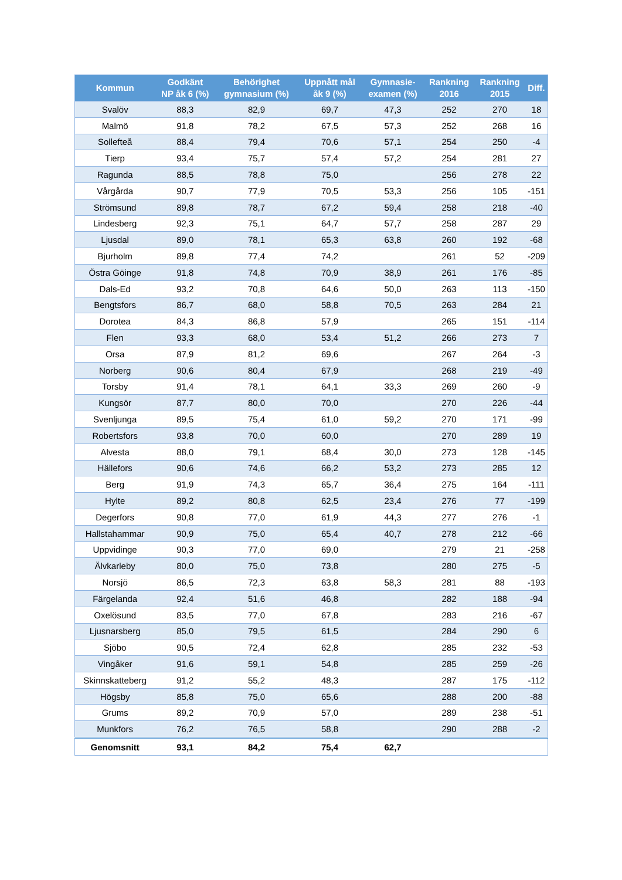| Kommun | Godkänt NP åk 6 (%) | Behörighet gymnasium (%) | Uppnått mål åk 9 (%) | Gymnasie- examen (%) | Rankning 2016 | Rankning 2015 | Diff. |
| --- | --- | --- | --- | --- | --- | --- | --- |
| Svalöv | 88,3 | 82,9 | 69,7 | 47,3 | 252 | 270 | 18 |
| Malmö | 91,8 | 78,2 | 67,5 | 57,3 | 252 | 268 | 16 |
| Sollefteå | 88,4 | 79,4 | 70,6 | 57,1 | 254 | 250 | -4 |
| Tierp | 93,4 | 75,7 | 57,4 | 57,2 | 254 | 281 | 27 |
| Ragunda | 88,5 | 78,8 | 75,0 | | 256 | 278 | 22 |
| Vårgårda | 90,7 | 77,9 | 70,5 | 53,3 | 256 | 105 | -151 |
| Strömsund | 89,8 | 78,7 | 67,2 | 59,4 | 258 | 218 | -40 |
| Lindesberg | 92,3 | 75,1 | 64,7 | 57,7 | 258 | 287 | 29 |
| Ljusdal | 89,0 | 78,1 | 65,3 | 63,8 | 260 | 192 | -68 |
| Bjurholm | 89,8 | 77,4 | 74,2 | | 261 | 52 | -209 |
| Östra Göinge | 91,8 | 74,8 | 70,9 | 38,9 | 261 | 176 | -85 |
| Dals-Ed | 93,2 | 70,8 | 64,6 | 50,0 | 263 | 113 | -150 |
| Bengtsfors | 86,7 | 68,0 | 58,8 | 70,5 | 263 | 284 | 21 |
| Dorotea | 84,3 | 86,8 | 57,9 | | 265 | 151 | -114 |
| Flen | 93,3 | 68,0 | 53,4 | 51,2 | 266 | 273 | 7 |
| Orsa | 87,9 | 81,2 | 69,6 | | 267 | 264 | -3 |
| Norberg | 90,6 | 80,4 | 67,9 | | 268 | 219 | -49 |
| Torsby | 91,4 | 78,1 | 64,1 | 33,3 | 269 | 260 | -9 |
| Kungsör | 87,7 | 80,0 | 70,0 | | 270 | 226 | -44 |
| Svenljunga | 89,5 | 75,4 | 61,0 | 59,2 | 270 | 171 | -99 |
| Robertsfors | 93,8 | 70,0 | 60,0 | | 270 | 289 | 19 |
| Alvesta | 88,0 | 79,1 | 68,4 | 30,0 | 273 | 128 | -145 |
| Hällefors | 90,6 | 74,6 | 66,2 | 53,2 | 273 | 285 | 12 |
| Berg | 91,9 | 74,3 | 65,7 | 36,4 | 275 | 164 | -111 |
| Hylte | 89,2 | 80,8 | 62,5 | 23,4 | 276 | 77 | -199 |
| Degerfors | 90,8 | 77,0 | 61,9 | 44,3 | 277 | 276 | -1 |
| Hallstahammar | 90,9 | 75,0 | 65,4 | 40,7 | 278 | 212 | -66 |
| Uppvidinge | 90,3 | 77,0 | 69,0 | | 279 | 21 | -258 |
| Älvkarleby | 80,0 | 75,0 | 73,8 | | 280 | 275 | -5 |
| Norsjö | 86,5 | 72,3 | 63,8 | 58,3 | 281 | 88 | -193 |
| Färgelanda | 92,4 | 51,6 | 46,8 | | 282 | 188 | -94 |
| Oxelösund | 83,5 | 77,0 | 67,8 | | 283 | 216 | -67 |
| Ljusnarsberg | 85,0 | 79,5 | 61,5 | | 284 | 290 | 6 |
| Sjöbo | 90,5 | 72,4 | 62,8 | | 285 | 232 | -53 |
| Vingåker | 91,6 | 59,1 | 54,8 | | 285 | 259 | -26 |
| Skinnskatteberg | 91,2 | 55,2 | 48,3 | | 287 | 175 | -112 |
| Högsby | 85,8 | 75,0 | 65,6 | | 288 | 200 | -88 |
| Grums | 89,2 | 70,9 | 57,0 | | 289 | 238 | -51 |
| Munkfors | 76,2 | 76,5 | 58,8 | | 290 | 288 | -2 |
| Genomsnitt | 93,1 | 84,2 | 75,4 | 62,7 | | | |